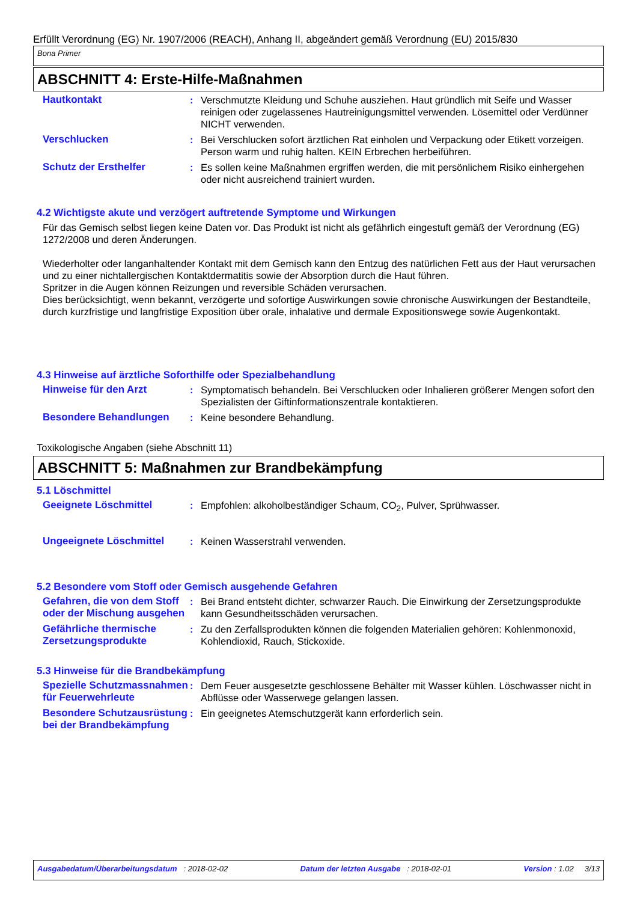Erfüllt Verordnung (EG) Nr. 1907/2006 (REACH), Anhang II, abgeändert gemäß Verordnung (EU) 2015/830
Bona Primer
ABSCHNITT 4: Erste-Hilfe-Maßnahmen
Hautkontakt : Verschmutzte Kleidung und Schuhe ausziehen. Haut gründlich mit Seife und Wasser reinigen oder zugelassenes Hautreinigungsmittel verwenden. Lösemittel oder Verdünner NICHT verwenden.
Verschlucken : Bei Verschlucken sofort ärztlichen Rat einholen und Verpackung oder Etikett vorzeigen. Person warm und ruhig halten. KEIN Erbrechen herbeiführen.
Schutz der Ersthelfer : Es sollen keine Maßnahmen ergriffen werden, die mit persönlichem Risiko einhergehen oder nicht ausreichend trainiert wurden.
4.2 Wichtigste akute und verzögert auftretende Symptome und Wirkungen
Für das Gemisch selbst liegen keine Daten vor. Das Produkt ist nicht als gefährlich eingestuft gemäß der Verordnung (EG) 1272/2008 und deren Änderungen.
Wiederholter oder langanhaltender Kontakt mit dem Gemisch kann den Entzug des natürlichen Fett aus der Haut verursachen und zu einer nichtallergischen Kontaktdermatitis sowie der Absorption durch die Haut führen.
Spritzer in die Augen können Reizungen und reversible Schäden verursachen.
Dies berücksichtigt, wenn bekannt, verzögerte und sofortige Auswirkungen sowie chronische Auswirkungen der Bestandteile, durch kurzfristige und langfristige Exposition über orale, inhalative und dermale Expositionswege sowie Augenkontakt.
4.3 Hinweise auf ärztliche Soforthilfe oder Spezialbehandlung
Hinweise für den Arzt : Symptomatisch behandeln. Bei Verschlucken oder Inhalieren größerer Mengen sofort den Spezialisten der Giftinformationszentrale kontaktieren.
Besondere Behandlungen : Keine besondere Behandlung.
Toxikologische Angaben (siehe Abschnitt 11)
ABSCHNITT 5: Maßnahmen zur Brandbekämpfung
5.1 Löschmittel
Geeignete Löschmittel : Empfohlen: alkoholbeständiger Schaum, CO<sub>2</sub>, Pulver, Sprühwasser.
Ungeeignete Löschmittel : Keinen Wasserstrahl verwenden.
5.2 Besondere vom Stoff oder Gemisch ausgehende Gefahren
Gefahren, die von dem Stoff oder der Mischung ausgehen
: Bei Brand entsteht dichter, schwarzer Rauch. Die Einwirkung der Zersetzungsprodukte kann Gesundheitsschäden verursachen.
Gefährliche thermische Zersetzungsprodukte
: Zu den Zerfallsprodukten können die folgenden Materialien gehören: Kohlenmonoxid, Kohlendioxid, Rauch, Stickoxide.
5.3 Hinweise für die Brandbekämpfung
Spezielle Schutzmassnahmen für Feuerwehrleute
: Dem Feuer ausgesetzte geschlossene Behälter mit Wasser kühlen. Löschwasser nicht in Abflüsse oder Wasserwege gelangen lassen.
Besondere Schutzausrüstung bei der Brandbekämpfung
: Ein geeignetes Atemschutzgerät kann erforderlich sein.
Ausgabedatum/Überarbeitungsdatum : 2018-02-02 Datum der letzten Ausgabe : 2018-02-01 Version : 1.02 3/13